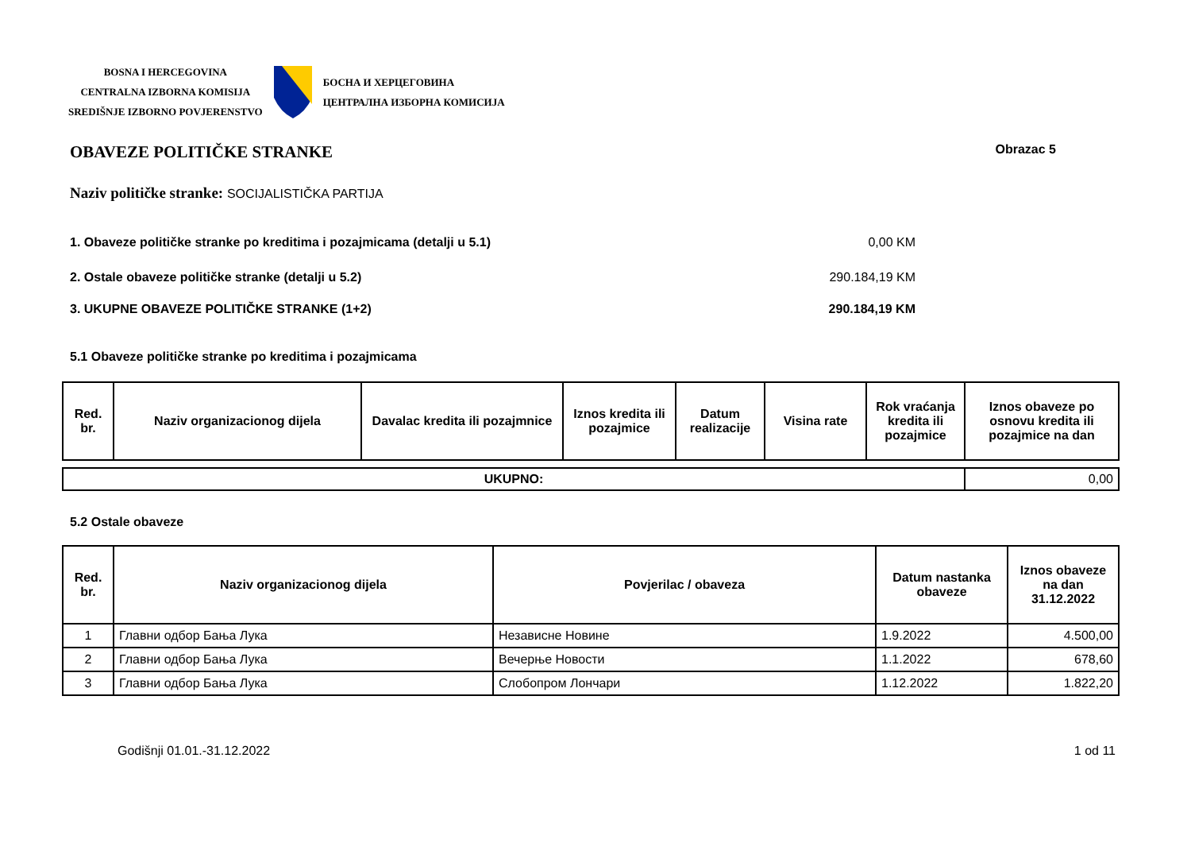BOSNA I HERCEGOVINA
CENTRALNA IZBORNA KOMISIJA
SREDIŠNJE IZBORNO POVJERENSTVO
БОСНА И ХЕРЦЕГОВИНА
ЦЕНТРАЛНА ИЗБОРНА КОМИСИЈА
OBAVEZE POLITIČKE STRANKE Obrazac 5
Naziv političke stranke: SOCIJALISTIČKA PARTIJA
1. Obaveze političke stranke po kreditima i pozajmicama (detalji u 5.1) 0,00 KM
2. Ostale obaveze političke stranke (detalji u 5.2) 290.184,19 KM
3. UKUPNE OBAVEZE POLITIČKE STRANKE (1+2) 290.184,19 KM
5.1 Obaveze političke stranke po kreditima i pozajmicama
| Red. br. | Naziv organizacionog dijela | Davalac kredita ili pozajmnice | Iznos kredita ili pozajmice | Datum realizacije | Visina rate | Rok vraćanja kredita ili pozajmice | Iznos obaveze po osnovu kredita ili pozajmice na dan |
| --- | --- | --- | --- | --- | --- | --- | --- |
| UKUPNO: | 0,00 |
5.2 Ostale obaveze
| Red. br. | Naziv organizacionog dijela | Povjerilac / obaveza | Datum nastanka obaveze | Iznos obaveze na dan 31.12.2022 |
| --- | --- | --- | --- | --- |
| 1 | Главни одбор Бања Лука | Независне Новине | 1.9.2022 | 4.500,00 |
| 2 | Главни одбор Бања Лука | Вечерње Новости | 1.1.2022 | 678,60 |
| 3 | Главни одбор Бања Лука | Слобопром Лончари | 1.12.2022 | 1.822,20 |
Godišnji 01.01.-31.12.2022 1 od 11